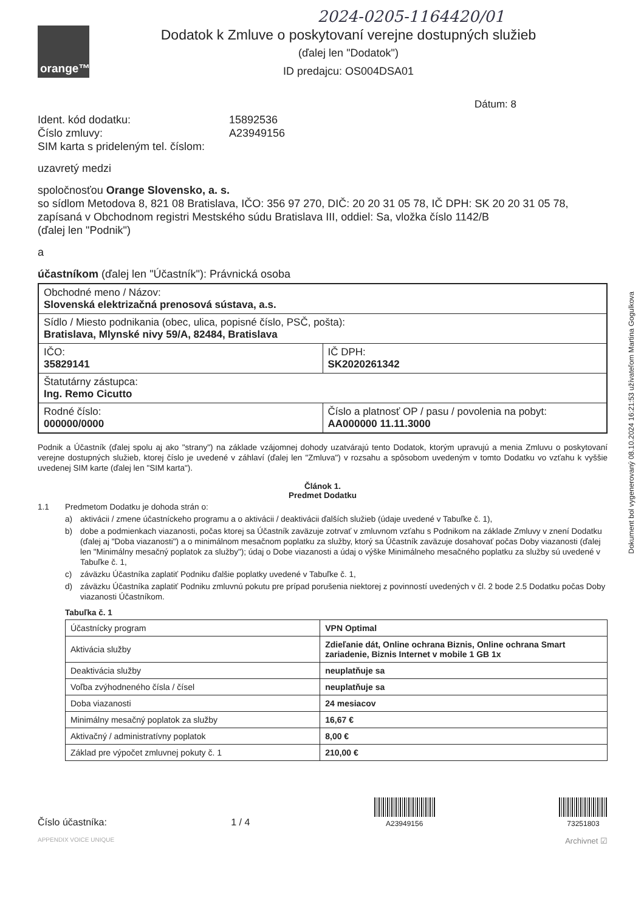2024-0205-1164420/01
orange™
Dodatok k Zmluve o poskytovaní verejne dostupných služieb
(ďalej len "Dodatok")
ID predajcu: OS004DSA01
Dátum: 8
Ident. kód dodatku: 15892536
Číslo zmluvy: A23949156
SIM karta s prideleným tel. číslom:
uzavretý medzi
spoločnosťou Orange Slovensko, a. s.
so sídlom Metodova 8, 821 08 Bratislava, IČO: 356 97 270, DIČ: 20 20 31 05 78, IČ DPH: SK 20 20 31 05 78, zapísaná v Obchodnom registri Mestského súdu Bratislava III, oddiel: Sa, vložka číslo 1142/B
(ďalej len "Podnik")
a
účastníkom (ďalej len "Účastník"): Právnická osoba
| Obchodné meno / Názov: Slovenská elektrizačná prenosová sústava, a.s. | |
| Sídlo / Miesto podnikania (obec, ulica, popisné číslo, PSČ, pošta): Bratislava, Mlynské nivy 59/A, 82484, Bratislava | |
| IČO: 35829141 | IČ DPH: SK2020261342 |
| Štatutárny zástupca: Ing. Remo Cicutto | |
| Rodné číslo: 000000/0000 | Číslo a platnosť OP / pasu / povolenia na pobyt: AA000000 11.11.3000 |
Podnik a Účastník (ďalej spolu aj ako "strany") na základe vzájomnej dohody uzatvárajú tento Dodatok, ktorým upravujú a menia Zmluvu o poskytovaní verejne dostupných služieb, ktorej číslo je uvedené v záhlaví (ďalej len "Zmluva") v rozsahu a spôsobom uvedeným v tomto Dodatku vo vzťahu k vyššie uvedenej SIM karte (ďalej len "SIM karta").
Článok 1.
Predmet Dodatku
1.1 Predmetom Dodatku je dohoda strán o:
a) aktivácii / zmene účastníckeho programu a o aktivácii / deaktivácii ďalších služieb (údaje uvedené v Tabuľke č. 1),
b) dobe a podmienkach viazanosti, počas ktorej sa Účastník zaväzuje zotrvať v zmluvnom vzťahu s Podnikom na základe Zmluvy v znení Dodatku (ďalej aj "Doba viazanosti") a o minimálnom mesačnom poplatku za služby, ktorý sa Účastník zaväzuje dosahovať počas Doby viazanosti (ďalej len "Minimálny mesačný poplatok za služby"); údaj o Dobe viazanosti a údaj o výške Minimálneho mesačného poplatku za služby sú uvedené v Tabuľke č. 1,
c) záväzku Účastníka zaplatiť Podniku ďalšie poplatky uvedené v Tabuľke č. 1,
d) záväzku Účastníka zaplatiť Podniku zmluvnú pokutu pre prípad porušenia niektorej z povinností uvedených v čl. 2 bode 2.5 Dodatku počas Doby viazanosti Účastníkom.
Tabuľka č. 1
| Účastnícky program | VPN Optimal |
| Aktivácia služby | Zdieľanie dát, Online ochrana Biznis, Online ochrana Smart zariadenie, Biznis Internet v mobile 1 GB 1x |
| Deaktivácia služby | neuplatňuje sa |
| Voľba zvýhodneného čísla / čísel | neuplatňuje sa |
| Doba viazanosti | 24 mesiacov |
| Minimálny mesačný poplatok za služby | 16,67 € |
| Aktivačný / administratívny poplatok | 8,00 € |
| Základ pre výpočet zmluvnej pokuty č. 1 | 210,00 € |
Číslo účastníka: 1 / 4
A23949156
73251803
APPENDIX VOICE UNIQUE Archivnet ☑
Dokument bol vygenerovaný 08.10.2024 16:21:53 užívateľom Martina Gogulkova